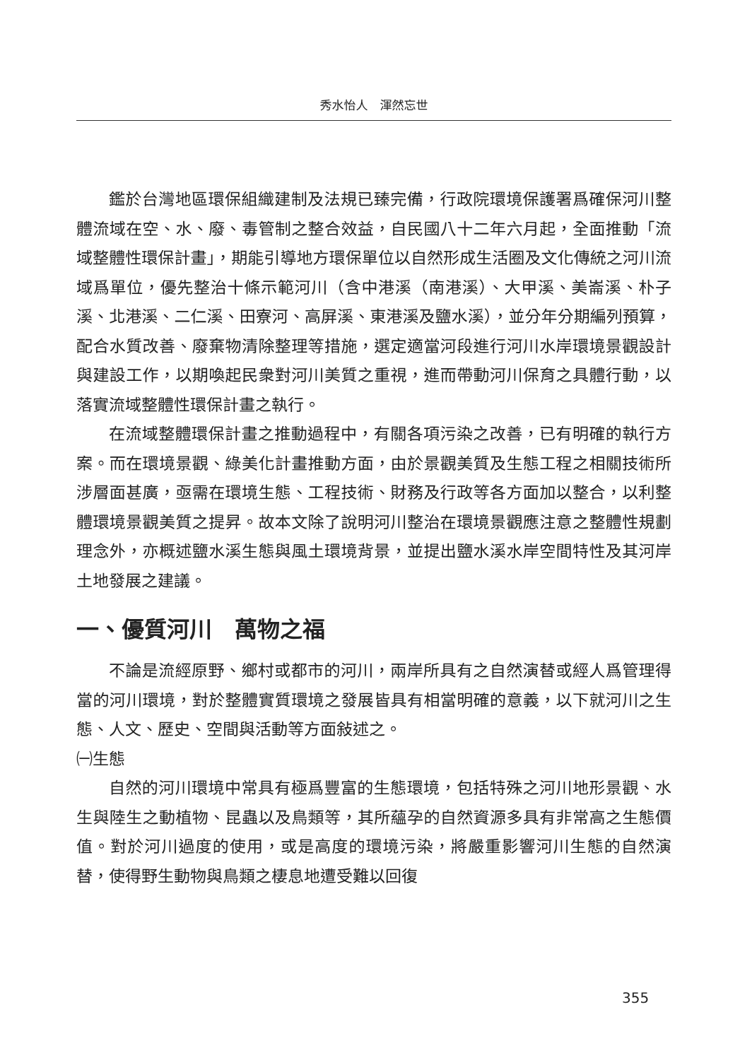秀水怡人　渾然忘世
鑑於台灣地區環保組織建制及法規已臻完備，行政院環境保護署爲確保河川整體流域在空、水、廢、毒管制之整合效益，自民國八十二年六月起，全面推動「流域整體性環保計畫」，期能引導地方環保單位以自然形成生活圈及文化傳統之河川流域爲單位，優先整治十條示範河川（含中港溪（南港溪）、大甲溪、美崙溪、朴子溪、北港溪、二仁溪、田寮河、高屏溪、東港溪及鹽水溪），並分年分期編列預算，配合水質改善、廢棄物清除整理等措施，選定適當河段進行河川水岸環境景觀設計與建設工作，以期喚起民衆對河川美質之重視，進而帶動河川保育之具體行動，以落實流域整體性環保計畫之執行。
在流域整體環保計畫之推動過程中，有關各項污染之改善，已有明確的執行方案。而在環境景觀、綠美化計畫推動方面，由於景觀美質及生態工程之相關技術所涉層面甚廣，亟需在環境生態、工程技術、財務及行政等各方面加以整合，以利整體環境景觀美質之提昇。故本文除了說明河川整治在環境景觀應注意之整體性規劃理念外，亦概述鹽水溪生態與風土環境背景，並提出鹽水溪水岸空間特性及其河岸土地發展之建議。
一、優質河川　萬物之福
不論是流經原野、鄉村或都市的河川，兩岸所具有之自然演替或經人爲管理得當的河川環境，對於整體實質環境之發展皆具有相當明確的意義，以下就河川之生態、人文、歷史、空間與活動等方面敍述之。
㈠生態
自然的河川環境中常具有極爲豐富的生態環境，包括特殊之河川地形景觀、水生與陸生之動植物、昆蟲以及鳥類等，其所蘊孕的自然資源多具有非常高之生態價值。對於河川過度的使用，或是高度的環境污染，將嚴重影響河川生態的自然演替，使得野生動物與鳥類之棲息地遭受難以回復
355